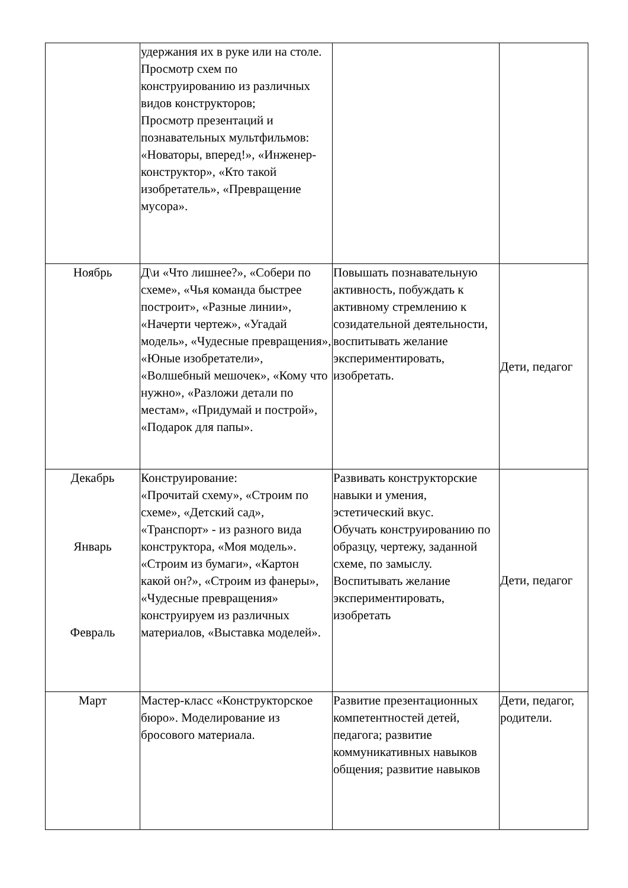| | удержания их в руке или на столе. Просмотр схем по конструированию из различных видов конструкторов; Просмотр презентаций и познавательных мультфильмов: «Новаторы, вперед!», «Инженер-конструктор», «Кто такой изобретатель», «Превращение мусора». | | |
| Ноябрь | Д\и «Что лишнее?», «Собери по схеме», «Чья команда быстрее построит», «Разные линии», «Начерти чертеж», «Угадай модель», «Чудесные превращения», «Юные изобретатели», «Волшебный мешочек», «Кому что нужно», «Разложи детали по местам», «Придумай и построй», «Подарок для папы». | Повышать познавательную активность, побуждать к активному стремлению к созидательной деятельности, воспитывать желание экспериментировать, изобретать. | Дети, педагог |
| Декабрь Январь Февраль | Конструирование: «Прочитай схему», «Строим по схеме», «Детский сад», «Транспорт» - из разного вида конструктора, «Моя модель». «Строим из бумаги», «Картон какой он?», «Строим из фанеры», «Чудесные превращения» конструируем из различных материалов, «Выставка моделей». | Развивать конструкторские навыки и умения, эстетический вкус. Обучать конструированию по образцу, чертежу, заданной схеме, по замыслу. Воспитывать желание экспериментировать, изобретать | Дети, педагог |
| Март | Мастер-класс «Конструкторское бюро». Моделирование из бросового материала. | Развитие презентационных компетентностей детей, педагога; развитие коммуникативных навыков общения; развитие навыков | Дети, педагог, родители. |